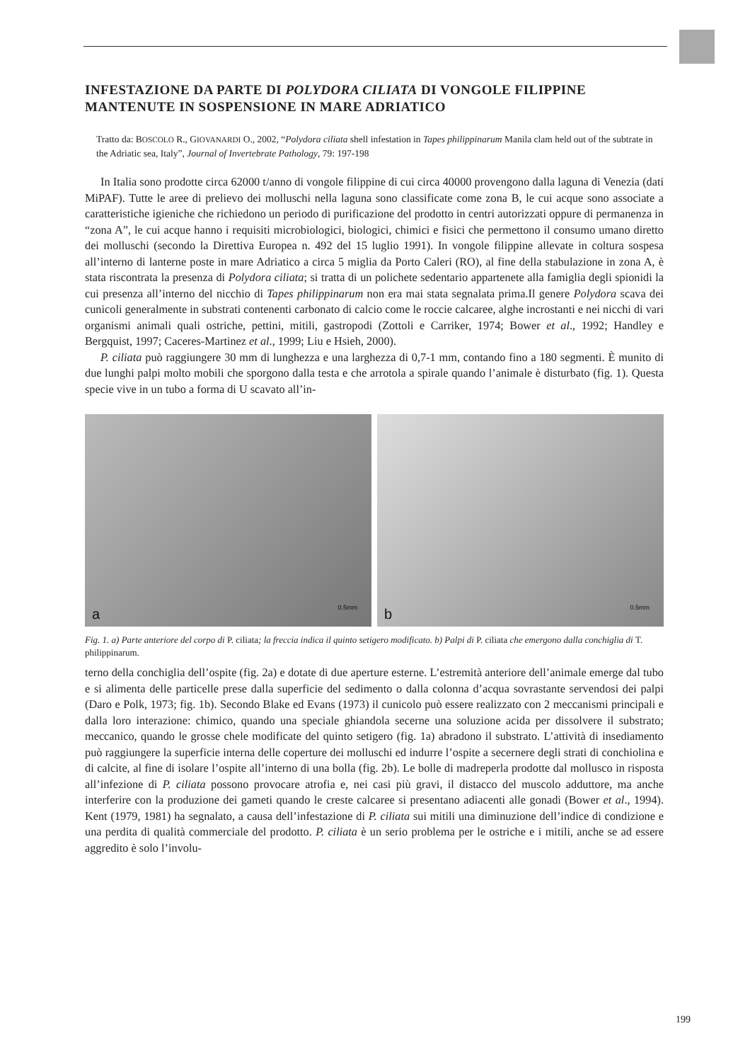INFESTAZIONE DA PARTE DI POLYDORA CILIATA DI VONGOLE FILIPPINE MANTENUTE IN SOSPENSIONE IN MARE ADRIATICO
Tratto da: BOSCOLO R., GIOVANARDI O., 2002, “Polydora ciliata shell infestation in Tapes philippinarum Manila clam held out of the subtrate in the Adriatic sea, Italy”, Journal of Invertebrate Pathology, 79: 197-198
In Italia sono prodotte circa 62000 t/anno di vongole filippine di cui circa 40000 provengono dalla laguna di Venezia (dati MiPAF). Tutte le aree di prelievo dei molluschi nella laguna sono classificate come zona B, le cui acque sono associate a caratteristiche igieniche che richiedono un periodo di purificazione del prodotto in centri autorizzati oppure di permanenza in “zona A”, le cui acque hanno i requisiti microbiologici, biologici, chimici e fisici che permettono il consumo umano diretto dei molluschi (secondo la Direttiva Europea n. 492 del 15 luglio 1991). In vongole filippine allevate in coltura sospesa all’interno di lanterne poste in mare Adriatico a circa 5 miglia da Porto Caleri (RO), al fine della stabulazione in zona A, è stata riscontrata la presenza di Polydora ciliata; si tratta di un polichete sedentario appartenete alla famiglia degli spionidi la cui presenza all’interno del nicchio di Tapes philippinarum non era mai stata segnalata prima.Il genere Polydora scava dei cunicoli generalmente in substrati contenenti carbonato di calcio come le roccie calcaree, alghe incrostanti e nei nicchi di vari organismi animali quali ostriche, pettini, mitili, gastropodi (Zottoli e Carriker, 1974; Bower et al., 1992; Handley e Bergquist, 1997; Caceres-Martinez et al., 1999; Liu e Hsieh, 2000).
P. ciliata può raggiungere 30 mm di lunghezza e una larghezza di 0,7-1 mm, contando fino a 180 segmenti. È munito di due lunghi palpi molto mobili che sporgono dalla testa e che arrotola a spirale quando l’animale è disturbato (fig. 1). Questa specie vive in un tubo a forma di U scavato all’in-
a 0.5mm
b 0.5mm
Fig. 1. a) Parte anteriore del corpo di P. ciliata; la freccia indica il quinto setigero modificato. b) Palpi di P. ciliata che emergono dalla conchiglia di T. philippinarum.
terno della conchiglia dell’ospite (fig. 2a) e dotate di due aperture esterne. L’estremità anteriore dell’animale emerge dal tubo e si alimenta delle particelle prese dalla superficie del sedimento o dalla colonna d’acqua sovrastante servendosi dei palpi (Daro e Polk, 1973; fig. 1b). Secondo Blake ed Evans (1973) il cunicolo può essere realizzato con 2 meccanismi principali e dalla loro interazione: chimico, quando una speciale ghiandola secerne una soluzione acida per dissolvere il substrato; meccanico, quando le grosse chele modificate del quinto setigero (fig. 1a) abradono il substrato. L’attività di insediamento può raggiungere la superficie interna delle coperture dei molluschi ed indurre l’ospite a secernere degli strati di conchiolina e di calcite, al fine di isolare l’ospite all’interno di una bolla (fig. 2b). Le bolle di madreperla prodotte dal mollusco in risposta all’infezione di P. ciliata possono provocare atrofia e, nei casi più gravi, il distacco del muscolo adduttore, ma anche interferire con la produzione dei gameti quando le creste calcaree si presentano adiacenti alle gonadi (Bower et al., 1994). Kent (1979, 1981) ha segnalato, a causa dell’infestazione di P. ciliata sui mitili una diminuzione dell’indice di condizione e una perdita di qualità commerciale del prodotto. P. ciliata è un serio problema per le ostriche e i mitili, anche se ad essere aggredito è solo l’involu-
199